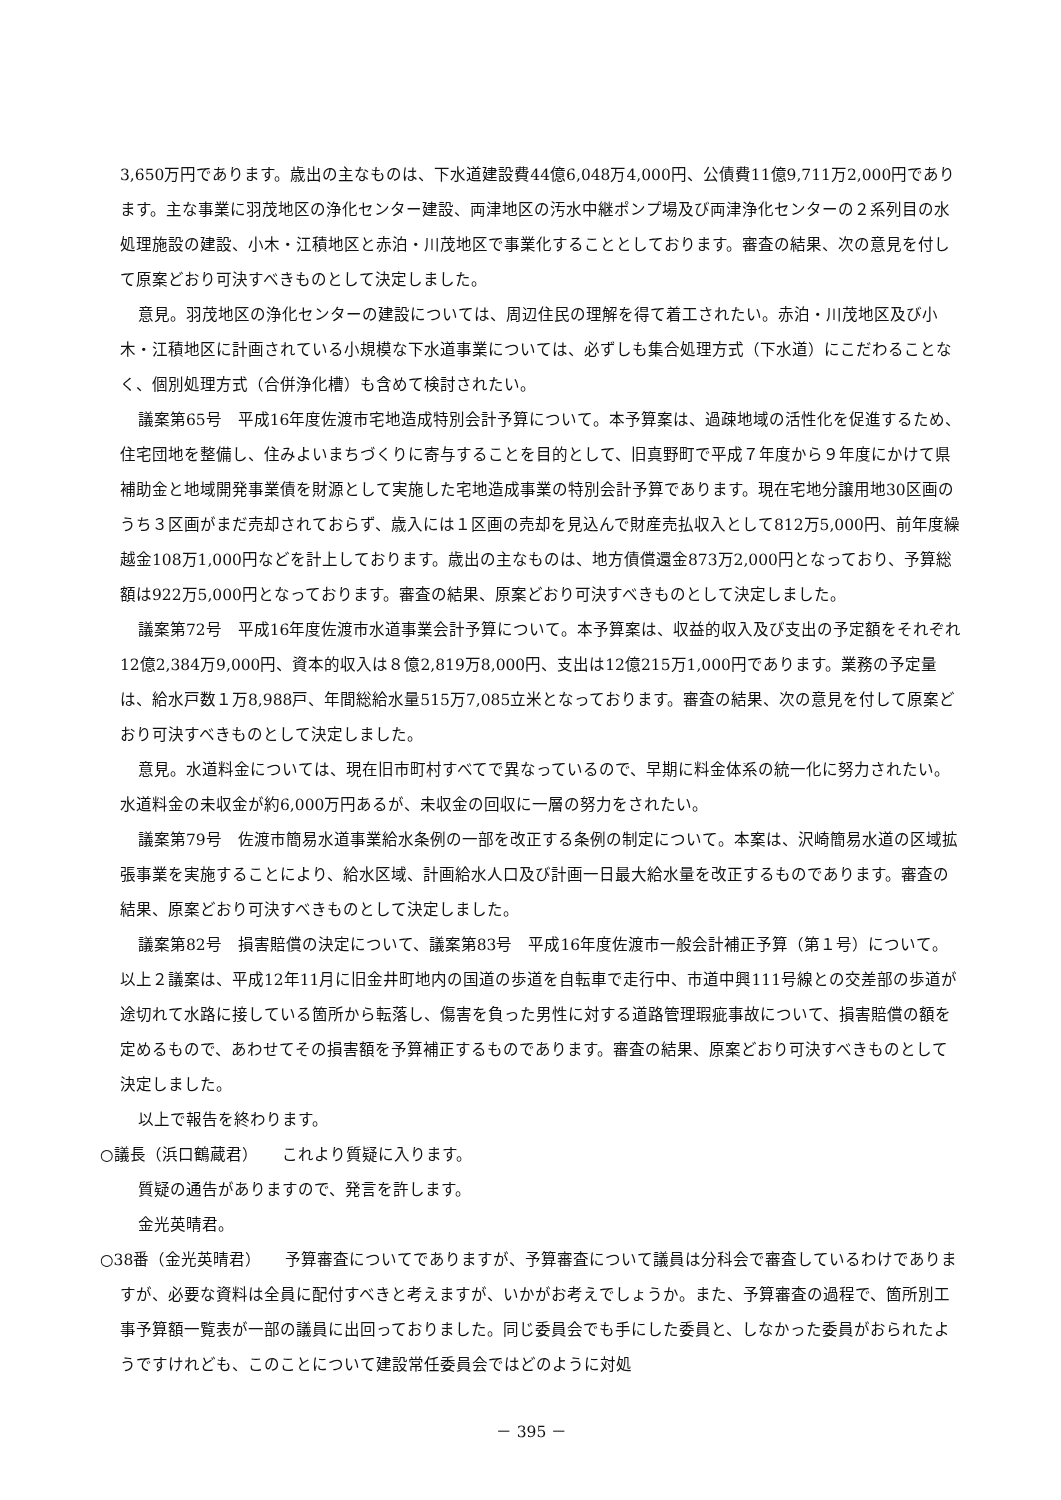3,650万円であります。歳出の主なものは、下水道建設費44億6,048万4,000円、公債費11億9,711万2,000円であります。主な事業に羽茂地区の浄化センター建設、両津地区の汚水中継ポンプ場及び両津浄化センターの２系列目の水処理施設の建設、小木・江積地区と赤泊・川茂地区で事業化することとしております。審査の結果、次の意見を付して原案どおり可決すべきものとして決定しました。
意見。羽茂地区の浄化センターの建設については、周辺住民の理解を得て着工されたい。赤泊・川茂地区及び小木・江積地区に計画されている小規模な下水道事業については、必ずしも集合処理方式（下水道）にこだわることなく、個別処理方式（合併浄化槽）も含めて検討されたい。
議案第65号　平成16年度佐渡市宅地造成特別会計予算について。本予算案は、過疎地域の活性化を促進するため、住宅団地を整備し、住みよいまちづくりに寄与することを目的として、旧真野町で平成７年度から９年度にかけて県補助金と地域開発事業債を財源として実施した宅地造成事業の特別会計予算であります。現在宅地分譲用地30区画のうち３区画がまだ売却されておらず、歳入には１区画の売却を見込んで財産売払収入として812万5,000円、前年度繰越金108万1,000円などを計上しております。歳出の主なものは、地方債償還金873万2,000円となっており、予算総額は922万5,000円となっております。審査の結果、原案どおり可決すべきものとして決定しました。
議案第72号　平成16年度佐渡市水道事業会計予算について。本予算案は、収益的収入及び支出の予定額をそれぞれ12億2,384万9,000円、資本的収入は８億2,819万8,000円、支出は12億215万1,000円であります。業務の予定量は、給水戸数１万8,988戸、年間総給水量515万7,085立米となっております。審査の結果、次の意見を付して原案どおり可決すべきものとして決定しました。
意見。水道料金については、現在旧市町村すべてで異なっているので、早期に料金体系の統一化に努力されたい。水道料金の未収金が約6,000万円あるが、未収金の回収に一層の努力をされたい。
議案第79号　佐渡市簡易水道事業給水条例の一部を改正する条例の制定について。本案は、沢崎簡易水道の区域拡張事業を実施することにより、給水区域、計画給水人口及び計画一日最大給水量を改正するものであります。審査の結果、原案どおり可決すべきものとして決定しました。
議案第82号　損害賠償の決定について、議案第83号　平成16年度佐渡市一般会計補正予算（第１号）について。以上２議案は、平成12年11月に旧金井町地内の国道の歩道を自転車で走行中、市道中興111号線との交差部の歩道が途切れて水路に接している箇所から転落し、傷害を負った男性に対する道路管理瑕疵事故について、損害賠償の額を定めるもので、あわせてその損害額を予算補正するものであります。審査の結果、原案どおり可決すべきものとして決定しました。
以上で報告を終わります。
○議長（浜口鶴蔵君）　　これより質疑に入ります。
質疑の通告がありますので、発言を許します。
金光英晴君。
○38番（金光英晴君）　　予算審査についてでありますが、予算審査について議員は分科会で審査しているわけでありますが、必要な資料は全員に配付すべきと考えますが、いかがお考えでしょうか。また、予算審査の過程で、箇所別工事予算額一覧表が一部の議員に出回っておりました。同じ委員会でも手にした委員と、しなかった委員がおられたようですけれども、このことについて建設常任委員会ではどのように対処
－ 395 －